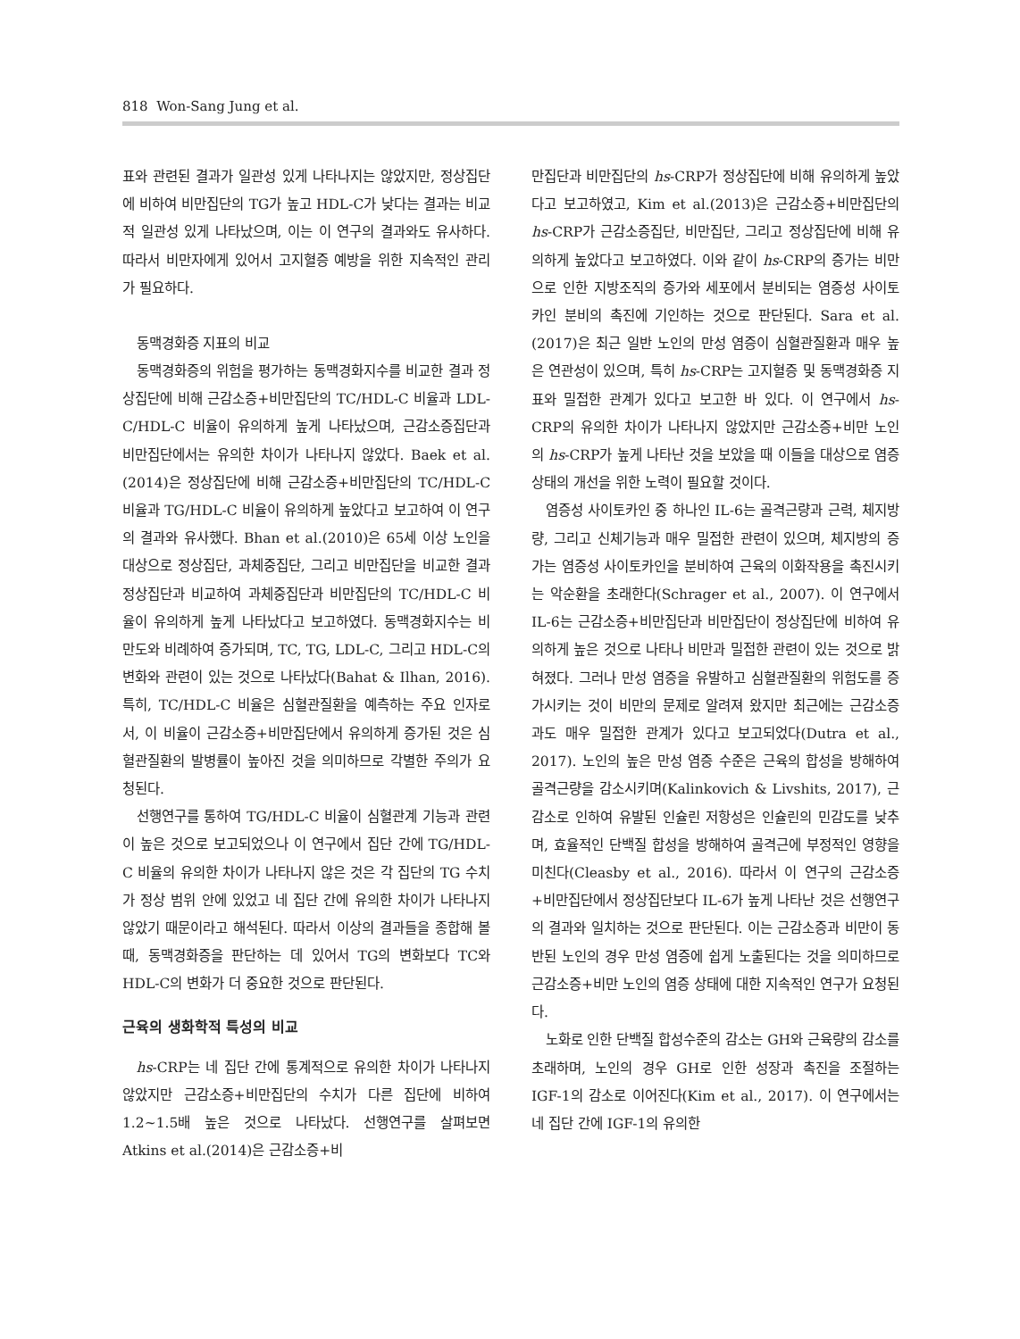818 Won-Sang Jung et al.
표와 관련된 결과가 일관성 있게 나타나지는 않았지만, 정상집단에 비하여 비만집단의 TG가 높고 HDL-C가 낮다는 결과는 비교적 일관성 있게 나타났으며, 이는 이 연구의 결과와도 유사하다. 따라서 비만자에게 있어서 고지혈증 예방을 위한 지속적인 관리가 필요하다.
동맥경화증 지표의 비교
동맥경화증의 위험을 평가하는 동맥경화지수를 비교한 결과 정상집단에 비해 근감소증+비만집단의 TC/HDL-C 비율과 LDL-C/HDL-C 비율이 유의하게 높게 나타났으며, 근감소증집단과 비만집단에서는 유의한 차이가 나타나지 않았다. Baek et al.(2014)은 정상집단에 비해 근감소증+비만집단의 TC/HDL-C 비율과 TG/HDL-C 비율이 유의하게 높았다고 보고하여 이 연구의 결과와 유사했다. Bhan et al.(2010)은 65세 이상 노인을 대상으로 정상집단, 과체중집단, 그리고 비만집단을 비교한 결과 정상집단과 비교하여 과체중집단과 비만집단의 TC/HDL-C 비율이 유의하게 높게 나타났다고 보고하였다. 동맥경화지수는 비만도와 비례하여 증가되며, TC, TG, LDL-C, 그리고 HDL-C의 변화와 관련이 있는 것으로 나타났다(Bahat & Ilhan, 2016). 특히, TC/HDL-C 비율은 심혈관질환을 예측하는 주요 인자로서, 이 비율이 근감소증+비만집단에서 유의하게 증가된 것은 심혈관질환의 발병률이 높아진 것을 의미하므로 각별한 주의가 요청된다.
선행연구를 통하여 TG/HDL-C 비율이 심혈관계 기능과 관련이 높은 것으로 보고되었으나 이 연구에서 집단 간에 TG/HDL-C 비율의 유의한 차이가 나타나지 않은 것은 각 집단의 TG 수치가 정상 범위 안에 있었고 네 집단 간에 유의한 차이가 나타나지 않았기 때문이라고 해석된다. 따라서 이상의 결과들을 종합해 볼 때, 동맥경화증을 판단하는 데 있어서 TG의 변화보다 TC와 HDL-C의 변화가 더 중요한 것으로 판단된다.
근육의 생화학적 특성의 비교
hs-CRP는 네 집단 간에 통계적으로 유의한 차이가 나타나지 않았지만 근감소증+비만집단의 수치가 다른 집단에 비하여 1.2~1.5배 높은 것으로 나타났다. 선행연구를 살펴보면 Atkins et al.(2014)은 근감소증+비
만집단과 비만집단의 hs-CRP가 정상집단에 비해 유의하게 높았다고 보고하였고, Kim et al.(2013)은 근감소증+비만집단의 hs-CRP가 근감소증집단, 비만집단, 그리고 정상집단에 비해 유의하게 높았다고 보고하였다. 이와 같이 hs-CRP의 증가는 비만으로 인한 지방조직의 증가와 세포에서 분비되는 염증성 사이토카인 분비의 촉진에 기인하는 것으로 판단된다. Sara et al.(2017)은 최근 일반 노인의 만성 염증이 심혈관질환과 매우 높은 연관성이 있으며, 특히 hs-CRP는 고지혈증 및 동맥경화증 지표와 밀접한 관계가 있다고 보고한 바 있다. 이 연구에서 hs-CRP의 유의한 차이가 나타나지 않았지만 근감소증+비만 노인의 hs-CRP가 높게 나타난 것을 보았을 때 이들을 대상으로 염증상태의 개선을 위한 노력이 필요할 것이다.
염증성 사이토카인 중 하나인 IL-6는 골격근량과 근력, 체지방량, 그리고 신체기능과 매우 밀접한 관련이 있으며, 체지방의 증가는 염증성 사이토카인을 분비하여 근육의 이화작용을 촉진시키는 악순환을 초래한다(Schrager et al., 2007). 이 연구에서 IL-6는 근감소증+비만집단과 비만집단이 정상집단에 비하여 유의하게 높은 것으로 나타나 비만과 밀접한 관련이 있는 것으로 밝혀졌다. 그러나 만성 염증을 유발하고 심혈관질환의 위험도를 증가시키는 것이 비만의 문제로 알려져 왔지만 최근에는 근감소증과도 매우 밀접한 관계가 있다고 보고되었다(Dutra et al., 2017). 노인의 높은 만성 염증 수준은 근육의 합성을 방해하여 골격근량을 감소시키며(Kalinkovich & Livshits, 2017), 근 감소로 인하여 유발된 인슐린 저항성은 인슐린의 민감도를 낮추며, 효율적인 단백질 합성을 방해하여 골격근에 부정적인 영향을 미친다(Cleasby et al., 2016). 따라서 이 연구의 근감소증+비만집단에서 정상집단보다 IL-6가 높게 나타난 것은 선행연구의 결과와 일치하는 것으로 판단된다. 이는 근감소증과 비만이 동반된 노인의 경우 만성 염증에 쉽게 노출된다는 것을 의미하므로 근감소증+비만 노인의 염증 상태에 대한 지속적인 연구가 요청된다.
노화로 인한 단백질 합성수준의 감소는 GH와 근육량의 감소를 초래하며, 노인의 경우 GH로 인한 성장과 촉진을 조절하는 IGF-1의 감소로 이어진다(Kim et al., 2017). 이 연구에서는 네 집단 간에 IGF-1의 유의한